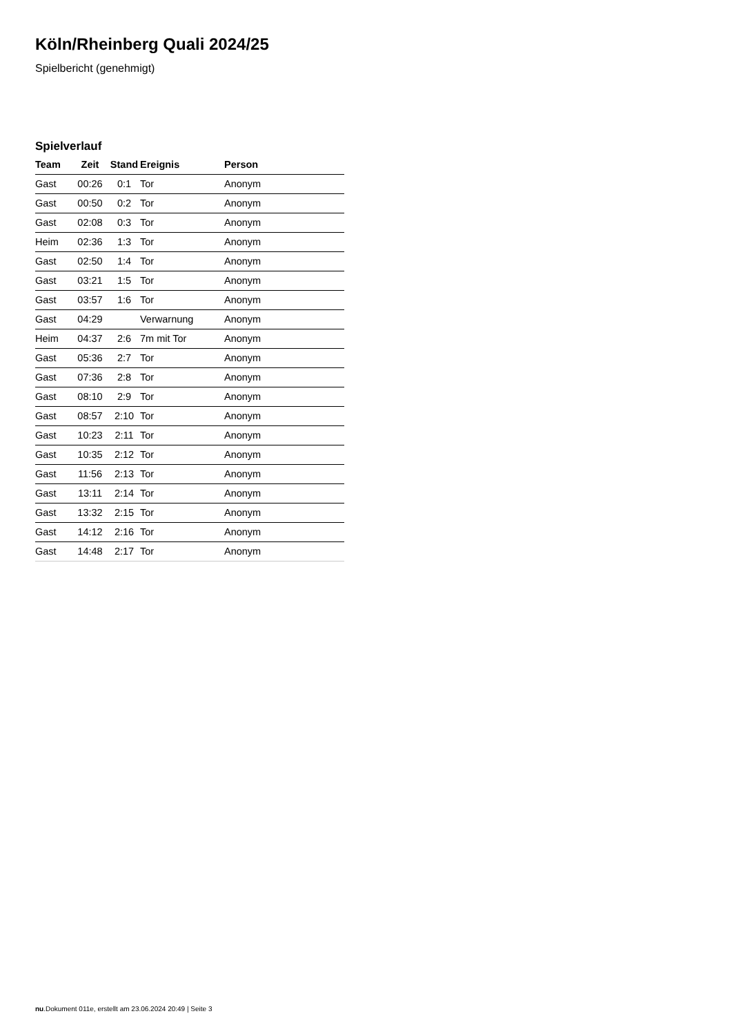Köln/Rheinberg Quali 2024/25
Spielbericht (genehmigt)
Spielverlauf
| Team | Zeit | Stand | Ereignis | Person |
| --- | --- | --- | --- | --- |
| Gast | 00:26 | 0:1 | Tor | Anonym |
| Gast | 00:50 | 0:2 | Tor | Anonym |
| Gast | 02:08 | 0:3 | Tor | Anonym |
| Heim | 02:36 | 1:3 | Tor | Anonym |
| Gast | 02:50 | 1:4 | Tor | Anonym |
| Gast | 03:21 | 1:5 | Tor | Anonym |
| Gast | 03:57 | 1:6 | Tor | Anonym |
| Gast | 04:29 | | Verwarnung | Anonym |
| Heim | 04:37 | 2:6 | 7m mit Tor | Anonym |
| Gast | 05:36 | 2:7 | Tor | Anonym |
| Gast | 07:36 | 2:8 | Tor | Anonym |
| Gast | 08:10 | 2:9 | Tor | Anonym |
| Gast | 08:57 | 2:10 | Tor | Anonym |
| Gast | 10:23 | 2:11 | Tor | Anonym |
| Gast | 10:35 | 2:12 | Tor | Anonym |
| Gast | 11:56 | 2:13 | Tor | Anonym |
| Gast | 13:11 | 2:14 | Tor | Anonym |
| Gast | 13:32 | 2:15 | Tor | Anonym |
| Gast | 14:12 | 2:16 | Tor | Anonym |
| Gast | 14:48 | 2:17 | Tor | Anonym |
nu.Dokument 011e, erstellt am 23.06.2024 20:49 | Seite 3